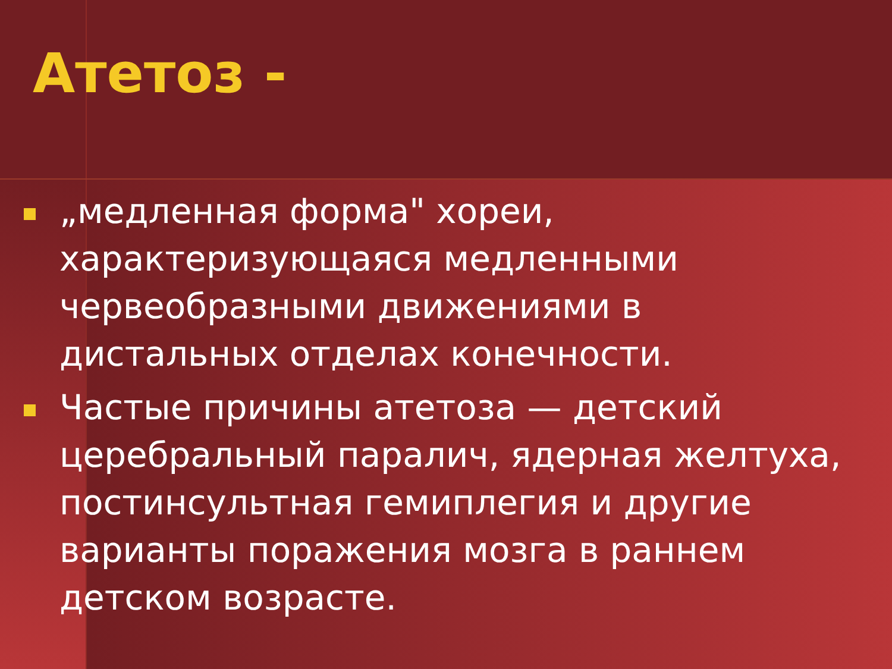Атетоз -
„медленная форма" хореи, характеризующаяся медленными червеобразными движениями в дистальных отделах конечности.
Частые причины атетоза — детский церебральный паралич, ядерная желтуха, постинсультная гемиплегия и другие варианты поражения мозга в раннем детском возрасте.